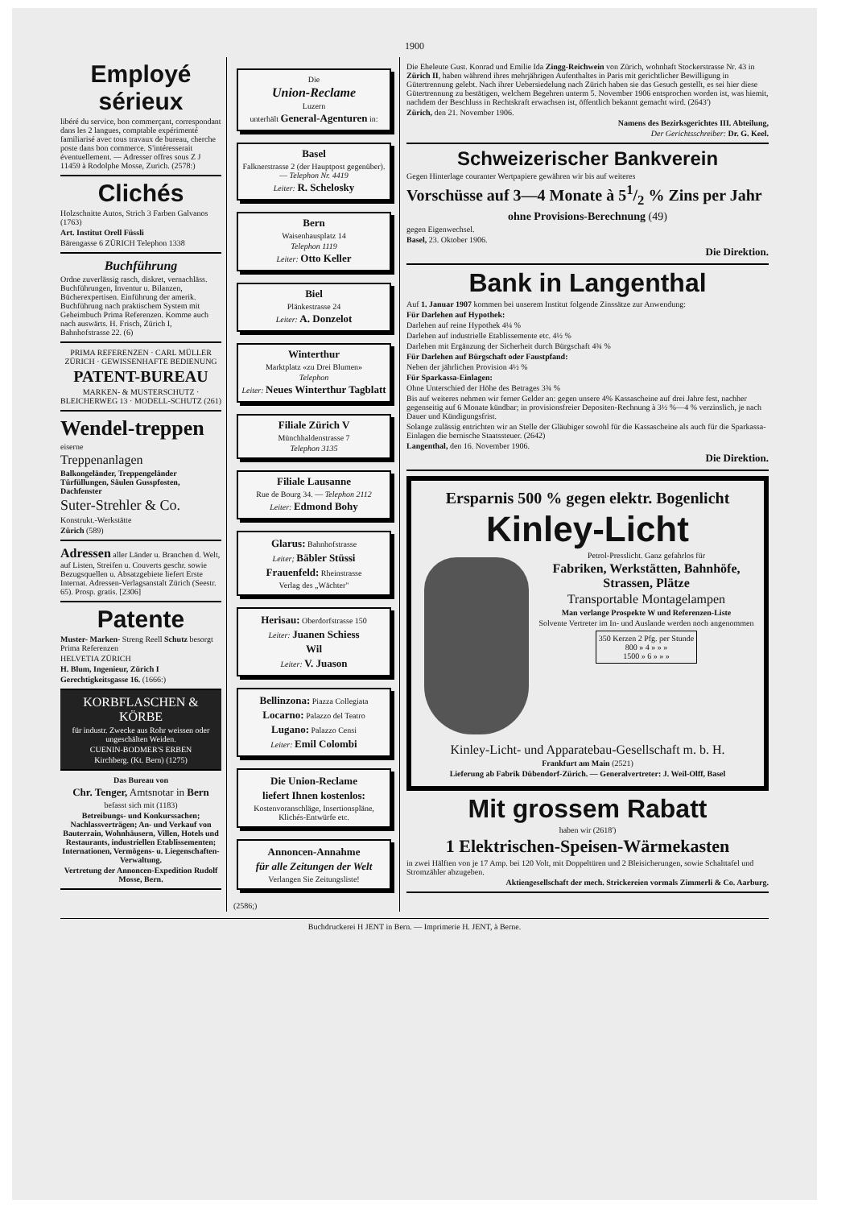1900
Employé sérieux
libéré du service, bon commerçant, correspondant dans les 2 langues, comptable expérimenté familiarisé avec tous travaux de bureau, cherche poste dans bon commerce. S'intéresserait éventuellement. — Adresser offres sous Z J 11459 à Rodolphe Mosse, Zurich. (2578:)
Clichés
Holzschnitte Autos, Strich 3 Farben Galvanos (1763)
Art. Institut Orell Füssli
Bärengasse 6 ZÜRICH Telephon 1338
Buchführung
Ordne zuverlässig rasch, diskret, vernachläss. Buchführungen, Inventur u. Bilanzen, Bücherexpertisen. Einführung der amerik. Buchführung nach praktischem System mit Geheimbuch Prima Referenzen. Komme auch nach auswärts. H. Frisch, Zürich I, Bahnhofstrasse 22. (6)
PRIMA REFERENZEN · CARL MÜLLER ZÜRICH · GEWISSENHAFTE BEDIENUNG
PATENT-BUREAU
MARKEN- & MUSTERSCHUTZ · BLEICHERWEG 13 · MODELL-SCHUTZ (261)
Wendel-treppen
eiserne
Treppenanlagen
Balkongeländer, Treppengeländer Türfüllungen, Säulen Gusspfosten, Dachfenster
Suter-Strehler & Co.
Konstrukt.-Werkstätte
Zürich (589)
Adressen aller Länder u. Branchen d. Welt, auf Listen, Streifen u. Couverts geschr. sowie Bezugsquellen u. Absatzgebiete liefert Erste Internat. Adressen-Verlagsanstalt Zürich (Seestr. 65). Prosp. gratis. [2306]
Patente
Muster- Marken- Streng Reell Schutz besorgt Prima Referenzen
HELVETIA ZÜRICH
H. Blum, Ingenieur, Zürich I
Gerechtigkeitsgasse 16. (1666:)
KORBFLASCHEN & KÖRBE
für industr. Zwecke aus Rohr weissen oder ungeschälten Weiden.
CUENIN-BODMER'S ERBEN
Kirchberg. (Kt. Bern) (1275)
Das Bureau von
Chr. Tenger, Amtsnotar in Bern
befasst sich mit (1183)
Betreibungs- und Konkurssachen; Nachlassverträgen; An- und Verkauf von Bauterrain, Wohnhäusern, Villen, Hotels und Restaurants, industriellen Etablissementen; Internationen, Vermögens- u. Liegenschaften-Verwaltung.
Vertretung der Annoncen-Expedition Rudolf Mosse, Bern.
Die
Union-Reclame
Luzern
unterhält General-Agenturen in:
Basel
Falknerstrasse 2 (der Hauptpost gegenüber). — Telephon Nr. 4419
Leiter: R. Schelosky
Bern
Waisenhausplatz 14
Telephon 1119
Leiter: Otto Keller
Biel
Plänkestrasse 24
Leiter: A. Donzelot
Winterthur
Marktplatz «zu Drei Blumen»
Telephon
Leiter: Neues Winterthur Tagblatt
Filiale Zürich V
Münchhaldenstrasse 7
Telephon 3135
Filiale Lausanne
Rue de Bourg 34. — Telephon 2112
Leiter: Edmond Bohy
Glarus: Bahnhofstrasse
Leiter; Bäbler Stüssi
Frauenfeld: Rheinstrasse
Verlag des „Wächter"
Herisau: Oberdorfstrasse 150
Leiter: Juanen Schiess
Wil
Leiter: V. Juason
Bellinzona: Piazza Collegiata
Locarno: Palazzo del Teatro
Lugano: Palazzo Censi
Leiter: Emil Colombi
Die Union-Reclame
liefert Ihnen kostenlos:
Kostenvoranschläge, Insertionspläne, Klichés-Entwürfe etc.
Annoncen-Annahme
für alle Zeitungen der Welt
Verlangen Sie Zeitungsliste!
(2586;)
Die Eheleute Gust. Konrad und Emilie Ida Zingg-Reichwein von Zürich, wohnhaft Stockerstrasse Nr. 43 in Zürich II, haben während ihres mehrjährigen Aufenthaltes in Paris mit gerichtlicher Bewilligung in Gütertrennung gelebt. Nach ihrer Uebersiedelung nach Zürich haben sie das Gesuch gestellt, es sei hier diese Gütertrennung zu bestätigen, welchem Begehren unterm 5. November 1906 entsprochen worden ist, was hiemit, nachdem der Beschluss in Rechtskraft erwachsen ist, öffentlich bekannt gemacht wird. (2643')
Zürich, den 21. November 1906.
Namens des Bezirksgerichtes III. Abteilung,
Der Gerichtsschreiber: Dr. G. Keel.
Schweizerischer Bankverein
Gegen Hinterlage couranter Wertpapiere gewähren wir bis auf weiteres
Vorschüsse auf 3—4 Monate à 51/2 % Zins per Jahr
ohne Provisions-Berechnung (49)
gegen Eigenwechsel.
Basel, 23. Oktober 1906.
Die Direktion.
Bank in Langenthal
Auf 1. Januar 1907 kommen bei unserem Institut folgende Zinssätze zur Anwendung:
Für Darlehen auf Hypothek:
Darlehen auf reine Hypothek 4¼ %
Darlehen auf industrielle Etablissemente etc. 4½ %
Darlehen mit Ergänzung der Sicherheit durch Bürgschaft 4¾ %
Für Darlehen auf Bürgschaft oder Faustpfand:
Neben der jährlichen Provision 4½ %
Für Sparkassa-Einlagen:
Ohne Unterschied der Höhe des Betrages 3¾ %
Bis auf weiteres nehmen wir ferner Gelder an: gegen unsere 4% Kassascheine auf drei Jahre fest, nachher gegenseitig auf 6 Monate kündbar; in provisionsfreier Depositen-Rechnung à 3½ %—4 % verzinslich, je nach Dauer und Kündigungsfrist.
Solange zulässig entrichten wir an Stelle der Gläubiger sowohl für die Kassascheine als auch für die Sparkassa-Einlagen die bernische Staatssteuer. (2642)
Langenthal, den 16. November 1906.
Die Direktion.
Ersparnis 500 % gegen elektr. Bogenlicht
Kinley-Licht
Petrol-Presslicht. Ganz gefahrlos für
Fabriken, Werkstätten, Bahnhöfe, Strassen, Plätze
Transportable Montagelampen
Man verlange Prospekte W und Referenzen-Liste
Solvente Vertreter im In- und Auslande werden noch angenommen
350 Kerzen 2 Pfg. per Stunde
800 » 4 » » »
1500 » 6 » » »
Kinley-Licht- und Apparatebau-Gesellschaft m. b. H.
Frankfurt am Main (2521)
Lieferung ab Fabrik Dübendorf-Zürich. — Generalvertreter: J. Weil-Olff, Basel
Mit grossem Rabatt
haben wir (2618')
1 Elektrischen-Speisen-Wärmekasten
in zwei Hälften von je 17 Amp. bei 120 Volt, mit Doppeltüren und 2 Bleisicherungen, sowie Schalttafel und Stromzähler abzugeben.
Aktiengesellschaft der mech. Strickereien vormals Zimmerli & Co. Aarburg.
Buchdruckerei H JENT in Bern. — Imprimerie H. JENT, à Berne.